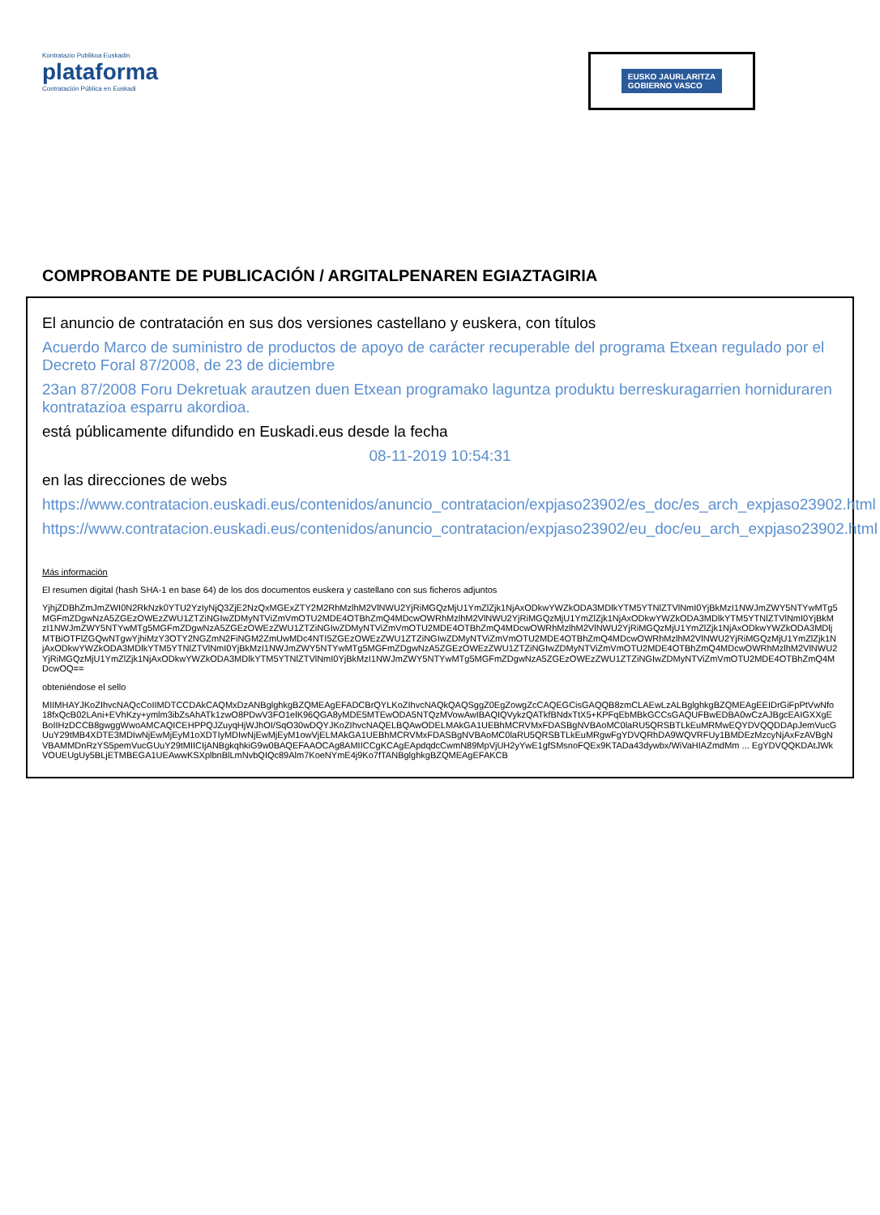Kontratazio Publikoa Euskadin
plataforma
Contratación Pública en Euskadi
EUSKO JAURLARITZA
GOBIERNO VASCO
COMPROBANTE DE PUBLICACIÓN / ARGITALPENAREN EGIAZTAGIRIA
El anuncio de contratación en sus dos versiones castellano y euskera, con títulos
Acuerdo Marco de suministro de productos de apoyo de carácter recuperable del programa Etxean regulado por el Decreto Foral 87/2008, de 23 de diciembre
23an 87/2008 Foru Dekretuak arautzen duen Etxean programako laguntza produktu berreskuragarrien horniduraren kontratazioa esparru akordioa.
está públicamente difundido en Euskadi.eus desde la fecha
08-11-2019 10:54:31
en las direcciones de webs
https://www.contratacion.euskadi.eus/contenidos/anuncio_contratacion/expjaso23902/es_doc/es_arch_expjaso23902.html
https://www.contratacion.euskadi.eus/contenidos/anuncio_contratacion/expjaso23902/eu_doc/eu_arch_expjaso23902.html
Más información
El resumen digital (hash SHA-1 en base 64) de los dos documentos euskera y castellano con sus ficheros adjuntos
YjhjZDBhZmJmZWI0N2RkNzk0YTU2YzIyNjQ3ZjE2NzQxMGExZTY2M2RhMzlhM2VlNWU2YjRiMGQzMjU1YmZlZjk1NjAxODkwYWZkODA3MDlkYTM5YTNlZTVlNmI0YjBkMzI1NWJmZWY5NTYwMTg5MGFmZDgwNzA5ZGEzOWEzZWU1ZTZiNGIwZDMyNTViZmVmOTU2MDE4OTBhZmQ4MDcwOWRhMzlhM2VlNWU2YjRiMGQzMjU1YmZlZjk1NjAxODkwYWZkODA3MDlkYTM5YTNlZTVlNmI0YjBkMzI1NWJmZWY5NTYwMTg5MGFmZDgwNzA5ZGEzOWEzZWU1ZTZiNGIwZDMyNTViZmVmOTU2MDE4OTBhZmQ4MDcwOWRhMzlhM2VlNWU2YjRiMGQzMjU1YmZlZjk1NjAxODkwYWZkODA3MDljMTBiOTFlZGQwNTgwYjhiMzY3OTY2NGZmN2FiNGM2ZmUwMDc4NTI5ZGEzOWEzZWU1ZTZiNGIwZDMyNTViZmVmOTU2MDE4OTBhZmQ4MDcwOWRhMzlhM2VlNWU2YjRiMGQzMjU1YmZlZjk1NjAxODkwYWZkODA3MDlkYTM5YTNlZTVlNmI0YjBkMzI1NWJmZWY5NTYwMTg5MGFmZDgwNzA5ZGEzOWEzZWU1ZTZiNGIwZDMyNTViZmVmOTU2MDE4OTBhZmQ4MDcwOWRhMzlhM2VlNWU2YjRiMGQzMjU1YmZlZjk1NjAxODkwYWZkODA3MDlkYTM5YTNlZTVlNmI0YjBkMzI1NWJmZWY5NTYwMTg5MGFmZDgwNzA5ZGEzOWEzZWU1ZTZiNGIwZDMyNTViZmVmOTU2MDE4OTBhZmQ4MDcwOQ==
obteniéndose el sello
MIIMHAYJKoZIhvcNAQcCoIIMDTCCDAkCAQMxDzANBglghkgBZQMEAgEFADCBrQYLKoZIhvcNAQkQAQSggZ0EgZowgZcCAQEGCisGAQQB8zmCLAEwLzALBglghkgBZQMEAgEEIDrGiFpPtVwNfo18fxQcB02LAni+EVhKzy+ymlm3ibZsAhATk1zwO8PDwV3FO1elK96QGA8yMDE5MTEwODA5NTQzMVowAwIBAQIQVykzQATkfBNdxTtX5+KPFqEbMBkGCCsGAQUFBwEDBA0wCzAJBgcEAIGXXgEBoIIHzDCCB8gwggWwoAMCAQICEHPPQJZuyqHjWJhOI/SqO30wDQYJKoZIhvcNAQELBQAwODELMAkGA1UEBhMCRVMxFDASBgNVBAoMC0laRU5QRSBTLkEuMRMwEQYDVQQDDApJemVucGUuY29tMB4XDTE3MDIwNjEwMjEyM1oXDTIyMDIwNjEwMjEyM1owVjELMAkGA1UEBhMCRVMxFDASBgNVBAoMC0laRU5QRSBTLkEuMRgwFgYDVQRhDA9WQVRFUy1BMDEzMzcyNjAxFzAVBgNVBAMMDnRzYS5pemVucGUuY29tMIICIjANBgkqhkiG9w0BAQEFAAOCAg8AMIICCgKCAgEApdqdcCwmN89MpVjUH2yYwE1gfSMsnoFQEx9KTADa43dywbx/WiVaHIAZmdMm ... EgYDVQQKDAtJWkVOUEUgUy5BLjETMBEGA1UEAwwKSXplbnBlLmNvbQIQc89Alm7KoeNYmE4j9Ko7fTANBglghkgBZQMEAgEFAKCB